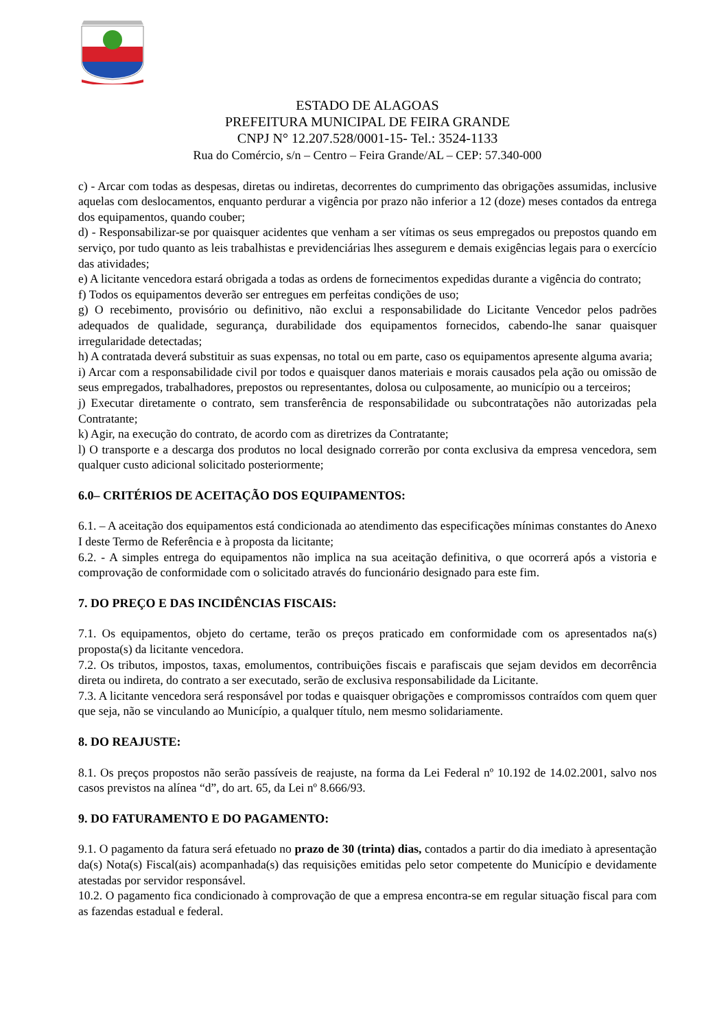ESTADO DE ALAGOAS
PREFEITURA MUNICIPAL DE FEIRA GRANDE
CNPJ N° 12.207.528/0001-15- Tel.: 3524-1133
Rua do Comércio, s/n – Centro – Feira Grande/AL – CEP: 57.340-000
c) - Arcar com todas as despesas, diretas ou indiretas, decorrentes do cumprimento das obrigações assumidas, inclusive aquelas com deslocamentos, enquanto perdurar a vigência por prazo não inferior a 12 (doze) meses contados da entrega dos equipamentos, quando couber;
d) - Responsabilizar-se por quaisquer acidentes que venham a ser vítimas os seus empregados ou prepostos quando em serviço, por tudo quanto as leis trabalhistas e previdenciárias lhes assegurem e demais exigências legais para o exercício das atividades;
e) A licitante vencedora estará obrigada a todas as ordens de fornecimentos expedidas durante a vigência do contrato;
f) Todos os equipamentos deverão ser entregues em perfeitas condições de uso;
g) O recebimento, provisório ou definitivo, não exclui a responsabilidade do Licitante Vencedor pelos padrões adequados de qualidade, segurança, durabilidade dos equipamentos fornecidos, cabendo-lhe sanar quaisquer irregularidade detectadas;
h) A contratada deverá substituir as suas expensas, no total ou em parte, caso os equipamentos apresente alguma avaria;
i) Arcar com a responsabilidade civil por todos e quaisquer danos materiais e morais causados pela ação ou omissão de seus empregados, trabalhadores, prepostos ou representantes, dolosa ou culposamente, ao município ou a terceiros;
j) Executar diretamente o contrato, sem transferência de responsabilidade ou subcontratações não autorizadas pela Contratante;
k) Agir, na execução do contrato, de acordo com as diretrizes da Contratante;
l) O transporte e a descarga dos produtos no local designado correrão por conta exclusiva da empresa vencedora, sem qualquer custo adicional solicitado posteriormente;
6.0– CRITÉRIOS DE ACEITAÇÃO DOS EQUIPAMENTOS:
6.1. – A aceitação dos equipamentos está condicionada ao atendimento das especificações mínimas constantes do Anexo I deste Termo de Referência e à proposta da licitante;
6.2. - A simples entrega do equipamentos não implica na sua aceitação definitiva, o que ocorrerá após a vistoria e comprovação de conformidade com o solicitado através do funcionário designado para este fim.
7. DO PREÇO E DAS INCIDÊNCIAS FISCAIS:
7.1. Os equipamentos, objeto do certame, terão os preços praticado em conformidade com os apresentados na(s) proposta(s) da licitante vencedora.
7.2. Os tributos, impostos, taxas, emolumentos, contribuições fiscais e parafiscais que sejam devidos em decorrência direta ou indireta, do contrato a ser executado, serão de exclusiva responsabilidade da Licitante.
7.3. A licitante vencedora será responsável por todas e quaisquer obrigações e compromissos contraídos com quem quer que seja, não se vinculando ao Município, a qualquer título, nem mesmo solidariamente.
8. DO REAJUSTE:
8.1. Os preços propostos não serão passíveis de reajuste, na forma da Lei Federal nº 10.192 de 14.02.2001, salvo nos casos previstos na alínea “d”, do art. 65, da Lei nº 8.666/93.
9. DO FATURAMENTO E DO PAGAMENTO:
9.1. O pagamento da fatura será efetuado no prazo de 30 (trinta) dias, contados a partir do dia imediato à apresentação da(s) Nota(s) Fiscal(ais) acompanhada(s) das requisições emitidas pelo setor competente do Município e devidamente atestadas por servidor responsável.
10.2. O pagamento fica condicionado à comprovação de que a empresa encontra-se em regular situação fiscal para com as fazendas estadual e federal.